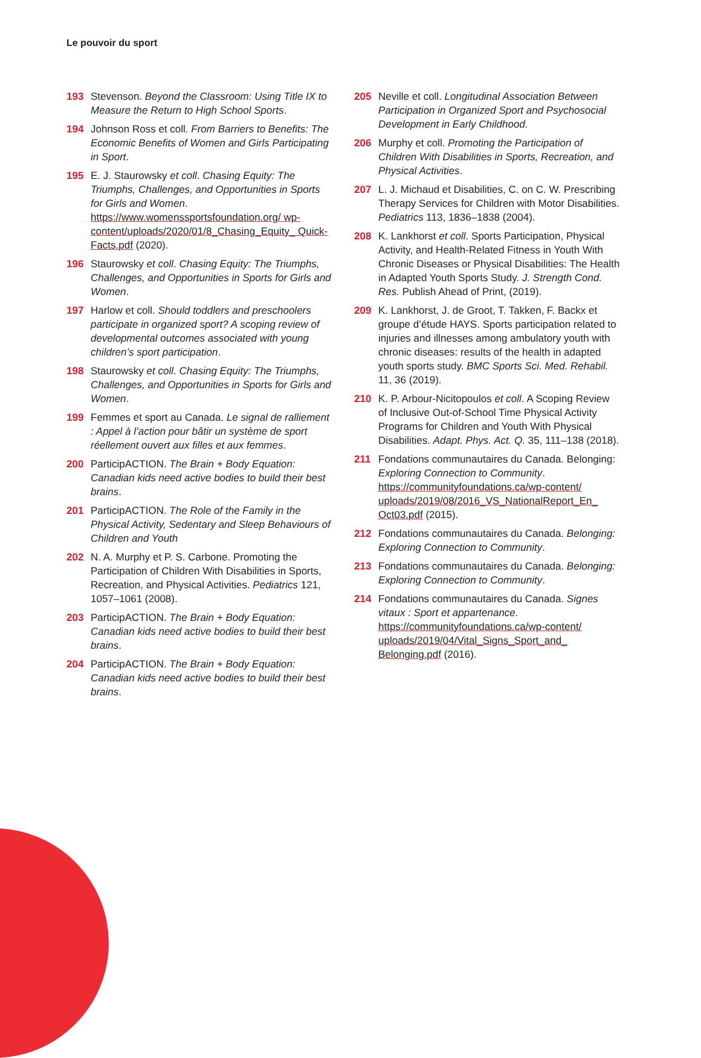Le pouvoir du sport
193 Stevenson. Beyond the Classroom: Using Title IX to Measure the Return to High School Sports.
194 Johnson Ross et coll. From Barriers to Benefits: The Economic Benefits of Women and Girls Participating in Sport.
195 E. J. Staurowsky et coll. Chasing Equity: The Triumphs, Challenges, and Opportunities in Sports for Girls and Women. https://www.womenssportsfoundation.org/ wp-content/uploads/2020/01/8_Chasing_Equity_ Quick-Facts.pdf (2020).
196 Staurowsky et coll. Chasing Equity: The Triumphs, Challenges, and Opportunities in Sports for Girls and Women.
197 Harlow et coll. Should toddlers and preschoolers participate in organized sport? A scoping review of developmental outcomes associated with young children’s sport participation.
198 Staurowsky et coll. Chasing Equity: The Triumphs, Challenges, and Opportunities in Sports for Girls and Women.
199 Femmes et sport au Canada. Le signal de ralliement : Appel à l’action pour bâtir un système de sport réellement ouvert aux filles et aux femmes.
200 ParticipACTION. The Brain + Body Equation: Canadian kids need active bodies to build their best brains.
201 ParticipACTION. The Role of the Family in the Physical Activity, Sedentary and Sleep Behaviours of Children and Youth
202 N. A. Murphy et P. S. Carbone. Promoting the Participation of Children With Disabilities in Sports, Recreation, and Physical Activities. Pediatrics 121, 1057–1061 (2008).
203 ParticipACTION. The Brain + Body Equation: Canadian kids need active bodies to build their best brains.
204 ParticipACTION. The Brain + Body Equation: Canadian kids need active bodies to build their best brains.
205 Neville et coll. Longitudinal Association Between Participation in Organized Sport and Psychosocial Development in Early Childhood.
206 Murphy et coll. Promoting the Participation of Children With Disabilities in Sports, Recreation, and Physical Activities.
207 L. J. Michaud et Disabilities, C. on C. W. Prescribing Therapy Services for Children with Motor Disabilities. Pediatrics 113, 1836–1838 (2004).
208 K. Lankhorst et coll. Sports Participation, Physical Activity, and Health-Related Fitness in Youth With Chronic Diseases or Physical Disabilities: The Health in Adapted Youth Sports Study. J. Strength Cond. Res. Publish Ahead of Print, (2019).
209 K. Lankhorst, J. de Groot, T. Takken, F. Backx et groupe d’étude HAYS. Sports participation related to injuries and illnesses among ambulatory youth with chronic diseases: results of the health in adapted youth sports study. BMC Sports Sci. Med. Rehabil. 11, 36 (2019).
210 K. P. Arbour-Nicitopoulos et coll. A Scoping Review of Inclusive Out-of-School Time Physical Activity Programs for Children and Youth With Physical Disabilities. Adapt. Phys. Act. Q. 35, 111–138 (2018).
211 Fondations communautaires du Canada. Belonging: Exploring Connection to Community. https://communityfoundations.ca/wp-content/ uploads/2019/08/2016_VS_NationalReport_En_ Oct03.pdf (2015).
212 Fondations communautaires du Canada. Belonging: Exploring Connection to Community.
213 Fondations communautaires du Canada. Belonging: Exploring Connection to Community.
214 Fondations communautaires du Canada. Signes vitaux : Sport et appartenance. https://communityfoundations.ca/wp-content/ uploads/2019/04/Vital_Signs_Sport_and_ Belonging.pdf (2016).